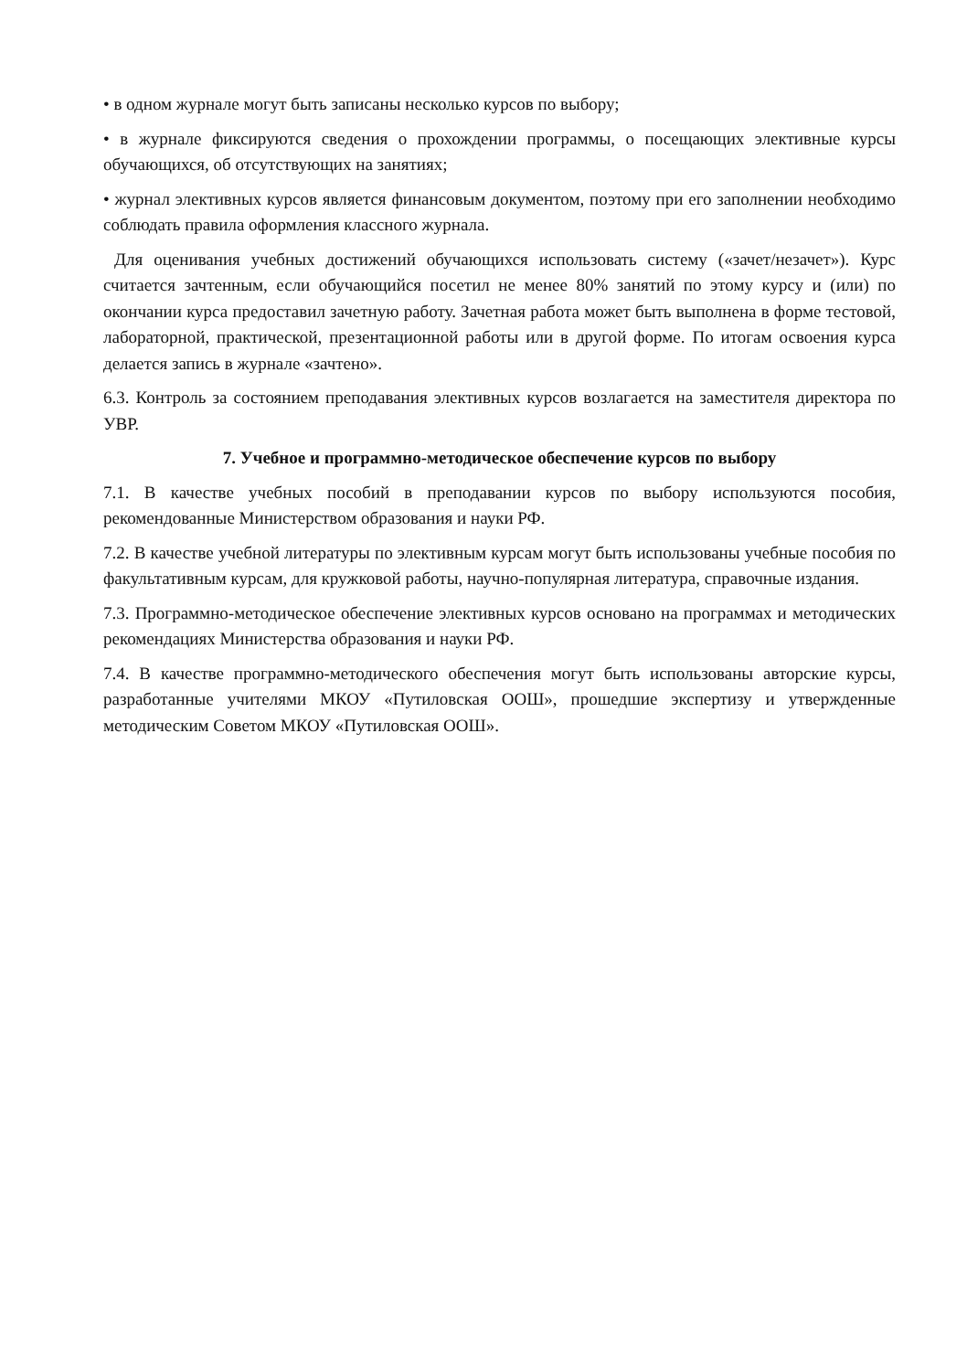• в одном журнале могут быть записаны несколько курсов по выбору;
• в журнале фиксируются сведения о прохождении программы, о посещающих элективные курсы обучающихся, об отсутствующих на занятиях;
• журнал элективных курсов является финансовым документом, поэтому при его заполнении необходимо соблюдать правила оформления классного журнала.
Для оценивания учебных достижений обучающихся использовать систему («зачет/незачет»). Курс считается зачтенным, если обучающийся посетил не менее 80% занятий по этому курсу и (или) по окончании курса предоставил зачетную работу. Зачетная работа может быть выполнена в форме тестовой, лабораторной, практической, презентационной работы или в другой форме. По итогам освоения курса делается запись в журнале «зачтено».
6.3. Контроль за состоянием преподавания элективных курсов возлагается на заместителя директора по УВР.
7. Учебное и программно-методическое обеспечение курсов по выбору
7.1. В качестве учебных пособий в преподавании курсов по выбору используются пособия, рекомендованные Министерством образования и науки РФ.
7.2. В качестве учебной литературы по элективным курсам могут быть использованы учебные пособия по факультативным курсам, для кружковой работы, научно-популярная литература, справочные издания.
7.3. Программно-методическое обеспечение элективных курсов основано на программах и методических рекомендациях Министерства образования и науки РФ.
7.4. В качестве программно-методического обеспечения могут быть использованы авторские курсы, разработанные учителями МКОУ «Путиловская ООШ», прошедшие экспертизу и утвержденные методическим Советом МКОУ «Путиловская ООШ».